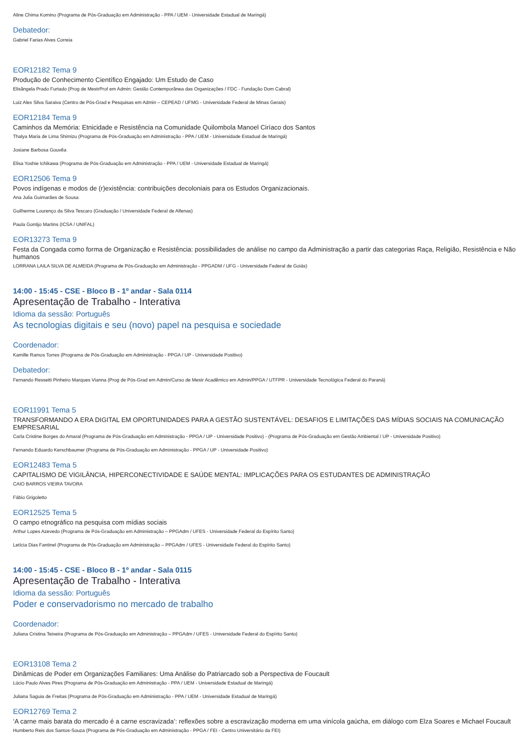Aline Chima Komino (Programa de Pós-Graduação em Administração - PPA / UEM - Universidade Estadual de Maringá)
Debatedor:
Gabriel Farias Alves Correia
EOR12182 Tema 9
Produção de Conhecimento Científico Engajado: Um Estudo de Caso
Elisângela Prado Furtado (Prog de MestrProf em Admin: Gestão Contemporânea das Organizações / FDC - Fundação Dom Cabral)
Luiz Alex Silva Saraiva (Centro de Pós-Grad e Pesquisas em Admin – CEPEAD / UFMG - Universidade Federal de Minas Gerais)
EOR12184 Tema 9
Caminhos da Memória: Etnicidade e Resistência na Comunidade Quilombola Manoel Ciríaco dos Santos
Thalya Maria de Lima Shimizu (Programa de Pós-Graduação em Administração - PPA / UEM - Universidade Estadual de Maringá)
Josiane Barbosa Gouvêa
Elisa Yoshie Ichikawa (Programa de Pós-Graduação em Administração - PPA / UEM - Universidade Estadual de Maringá)
EOR12506 Tema 9
Povos indígenas e modos de (r)existência: contribuições decoloniais para os Estudos Organizacionais.
Ana Julia Guimarães de Sousa
Guilherme Lourenço da Silva Tescaro (Graduação / Universidade Federal de Alfenas)
Paula Gontijo Martins (ICSA / UNIFAL)
EOR13273 Tema 9
Festa da Congada como forma de Organização e Resistência: possibilidades de análise no campo da Administração a partir das categorias Raça, Religião, Resistência e Não humanos
LORRANA LAILA SILVA DE ALMEIDA (Programa de Pós-Graduação em Administração - PPGADM / UFG - Universidade Federal de Goiás)
14:00 - 15:45 - CSE - Bloco B - 1º andar - Sala 0114
Apresentação de Trabalho - Interativa
Idioma da sessão: Português
As tecnologias digitais e seu (novo) papel na pesquisa e sociedade
Coordenador:
Kamille Ramos Torres (Programa de Pós-Graduação em Administração - PPGA / UP - Universidade Positivo)
Debatedor:
Fernando Ressetti Pinheiro Marques Vianna (Prog de Pós-Grad em Admin/Curso de Mestr Acadêmico em Admin/PPGA / UTFPR - Universidade Tecnológica Federal do Paraná)
EOR11991 Tema 5
TRANSFORMANDO A ERA DIGITAL EM OPORTUNIDADES PARA A GESTÃO SUSTENTÁVEL: DESAFIOS E LIMITAÇÕES DAS MÍDIAS SOCIAIS NA COMUNICAÇÃO EMPRESARIAL
Carla Cristine Borges do Amaral (Programa de Pós-Graduação em Administração - PPGA / UP - Universidade Positivo) - (Programa de Pós-Graduação em Gestão Ambiental / UP - Universidade Positivo)
Fernando Eduardo Kerschbaumer (Programa de Pós-Graduação em Administração - PPGA / UP - Universidade Positivo)
EOR12483 Tema 5
CAPITALISMO DE VIGILÂNCIA, HIPERCONECTIVIDADE E SAÚDE MENTAL: IMPLICAÇÕES PARA OS ESTUDANTES DE ADMINISTRAÇÃO
CAIO BARROS VIEIRA TAVORA
Fábio Grigoletto
EOR12525 Tema 5
O campo etnográfico na pesquisa com mídias sociais
Arthur Lopes Azevedo (Programa de Pós-Graduação em Administração – PPGAdm / UFES - Universidade Federal do Espírito Santo)
Letícia Dias Fantinel (Programa de Pós-Graduação em Administração – PPGAdm / UFES - Universidade Federal do Espírito Santo)
14:00 - 15:45 - CSE - Bloco B - 1º andar - Sala 0115
Apresentação de Trabalho - Interativa
Idioma da sessão: Português
Poder e conservadorismo no mercado de trabalho
Coordenador:
Juliana Cristina Teixeira (Programa de Pós-Graduação em Administração – PPGAdm / UFES - Universidade Federal do Espírito Santo)
EOR13108 Tema 2
Dinâmicas de Poder em Organizações Familiares: Uma Análise do Patriarcado sob a Perspectiva de Foucault
Lúcio Paulo Alves Pires (Programa de Pós-Graduação em Administração - PPA / UEM - Universidade Estadual de Maringá)
Juliana Saguia de Freitas (Programa de Pós-Graduação em Administração - PPA / UEM - Universidade Estadual de Maringá)
EOR12769 Tema 2
‘A carne mais barata do mercado é a carne escravizada’: reflexões sobre a escravização moderna em uma vinícola gaúcha, em diálogo com Elza Soares e Michael Foucault
Humberto Reis dos Santos-Souza (Programa de Pós-Graduação em Administração - PPGA / FEI - Centro Universitário da FEI)